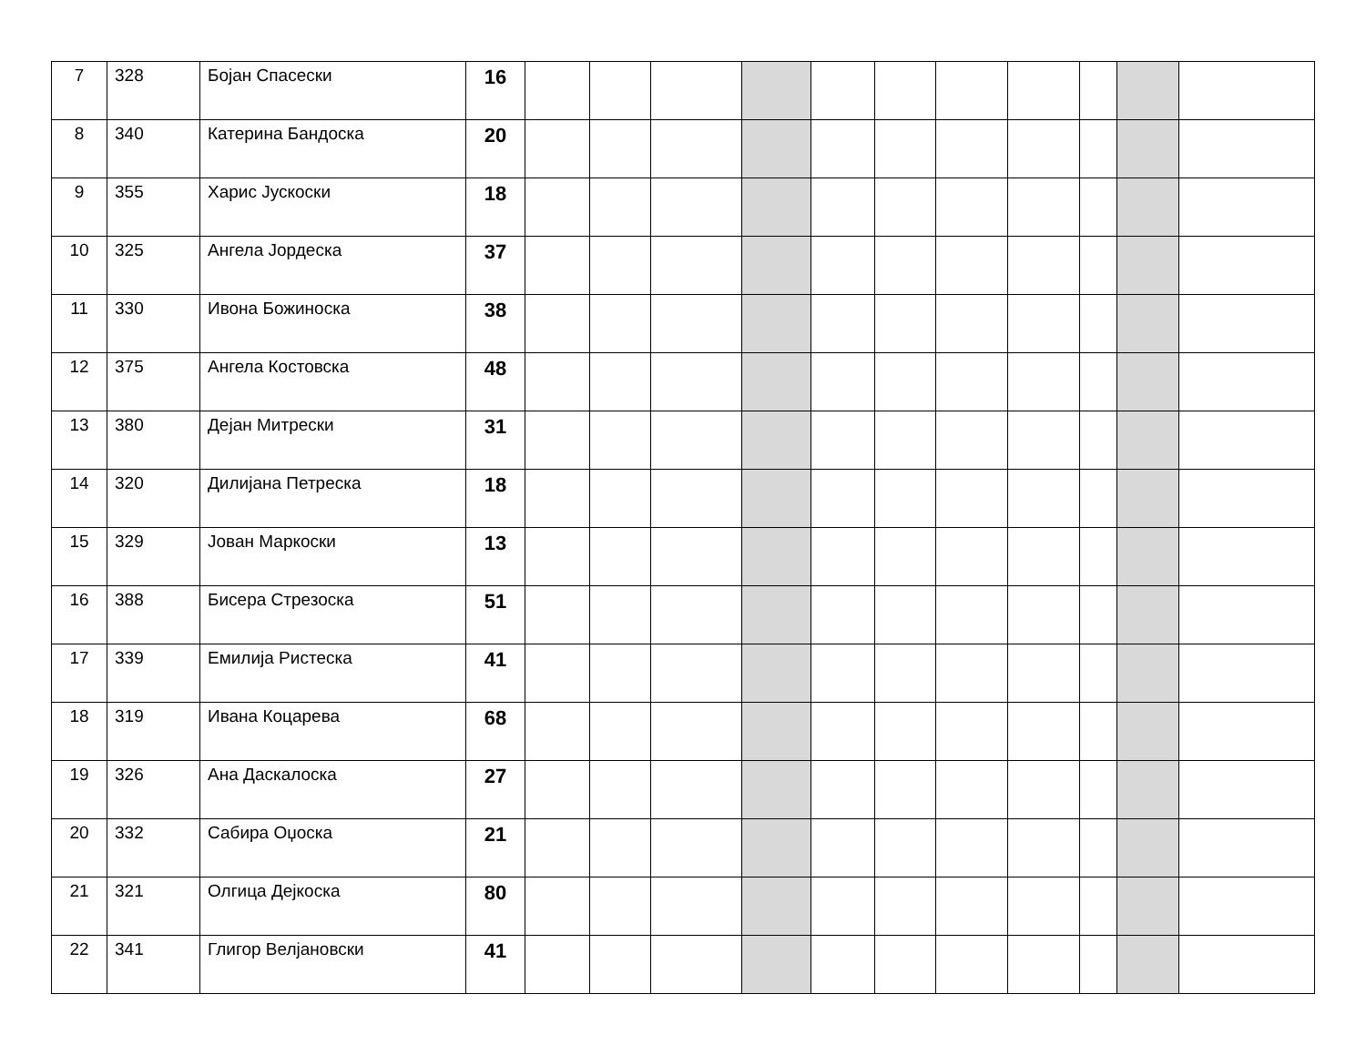| 7 | 328 | Бојан Спасески | 16 | | | | | | | | | | | |
| 8 | 340 | Катерина Бандоска | 20 | | | | | | | | | | | |
| 9 | 355 | Харис Јускоски | 18 | | | | | | | | | | | |
| 10 | 325 | Ангела Јордеска | 37 | | | | | | | | | | | |
| 11 | 330 | Ивона Божиноска | 38 | | | | | | | | | | | |
| 12 | 375 | Ангела Костовска | 48 | | | | | | | | | | | |
| 13 | 380 | Дејан Митрески | 31 | | | | | | | | | | | |
| 14 | 320 | Дилијана Петреска | 18 | | | | | | | | | | | |
| 15 | 329 | Јован Маркоски | 13 | | | | | | | | | | | |
| 16 | 388 | Бисера Стрезоска | 51 | | | | | | | | | | | |
| 17 | 339 | Емилија Ристеска | 41 | | | | | | | | | | | |
| 18 | 319 | Ивана Коцарева | 68 | | | | | | | | | | | |
| 19 | 326 | Ана Даскалоска | 27 | | | | | | | | | | | |
| 20 | 332 | Сабира Оџоска | 21 | | | | | | | | | | | |
| 21 | 321 | Олгица Дејкоска | 80 | | | | | | | | | | | |
| 22 | 341 | Глигор Велјановски | 41 | | | | | | | | | | | |